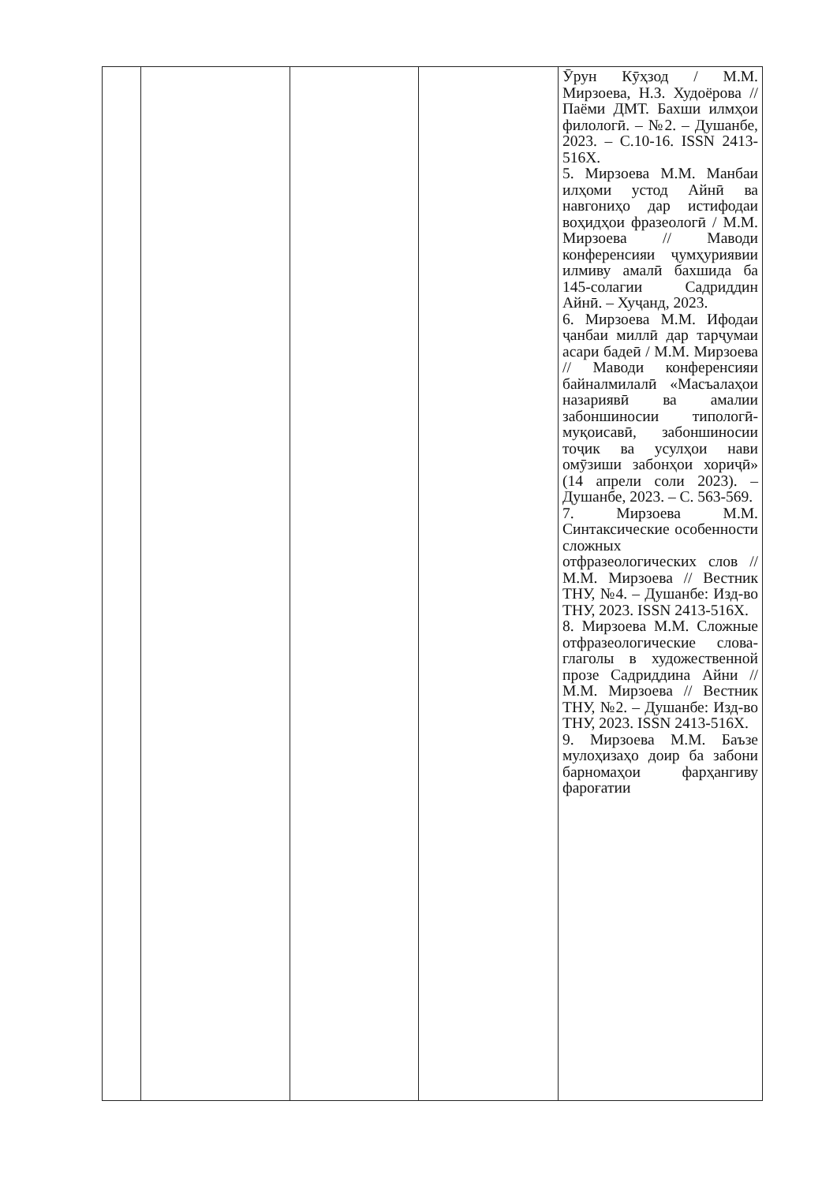| | | | | Ӯрун Кӯҳзод / М.М. Мирзоева, Н.З. Худоёрова // Паёми ДМТ. Бахши илмҳои филологӣ. – №2. – Душанбе, 2023. – С.10-16. ISSN 2413-516X. 5. Мирзоева М.М. Манбаи илҳоми устод Айнӣ ва навгониҳо дар истифодаи воҳидҳои фразеологӣ / М.М. Мирзоева // Маводи конференсияи ҷумҳуриявии илмиву амалӣ бахшида ба 145-солагии Садриддин Айнӣ. – Хуҷанд, 2023. 6. Мирзоева М.М. Ифодаи ҷанбаи миллӣ дар тарҷумаи асари бадеӣ / М.М. Мирзоева // Маводи конференсияи байналмилалӣ «Масъалаҳои назариявӣ ва амалии забоншиносии типологӣ-муқоисавӣ, забоншиносии тоҷик ва усулҳои нави омӯзиши забонҳои хориҷӣ» (14 апрели соли 2023). – Душанбе, 2023. – С. 563-569. 7. Мирзоева М.М. Синтаксические особенности сложных отфразеологических слов // М.М. Мирзоева // Вестник ТНУ, №4. – Душанбе: Изд-во ТНУ, 2023. ISSN 2413-516X. 8. Мирзоева М.М. Сложные отфразеологические слова-глаголы в художественной прозе Садриддина Айни // М.М. Мирзоева // Вестник ТНУ, №2. – Душанбе: Изд-во ТНУ, 2023. ISSN 2413-516X. 9. Мирзоева М.М. Баъзе мулоҳизаҳо доир ба забони барномаҳои фарҳангиву фароғатии |